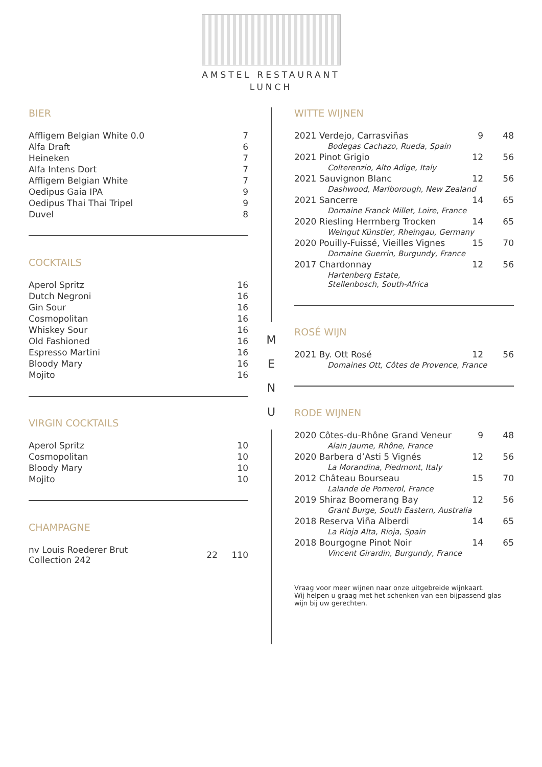AMSTEL RESTAURANT
LUNCH
BIER
| Affligem Belgian White 0.0 | 7 |
| Alfa Draft | 6 |
| Heineken | 7 |
| Alfa Intens Dort | 7 |
| Affligem Belgian White | 7 |
| Oedipus Gaia IPA | 9 |
| Oedipus Thai Thai Tripel | 9 |
| Duvel | 8 |
COCKTAILS
| Aperol Spritz | 16 |
| Dutch Negroni | 16 |
| Gin Sour | 16 |
| Cosmopolitan | 16 |
| Whiskey Sour | 16 |
| Old Fashioned | 16 |
| Espresso Martini | 16 |
| Bloody Mary | 16 |
| Mojito | 16 |
VIRGIN COCKTAILS
| Aperol Spritz | 10 |
| Cosmopolitan | 10 |
| Bloody Mary | 10 |
| Mojito | 10 |
CHAMPAGNE
| nv Louis Roederer Brut Collection 242 | 22 | 110 |
M
E
N
U
WITTE WIJNEN
| 2021 Verdejo, Carrasviñas | 9 | 48 |
| Bodegas Cachazo, Rueda, Spain | | |
| 2021 Pinot Grigio | 12 | 56 |
| Colterenzio, Alto Adige, Italy | | |
| 2021 Sauvignon Blanc | 12 | 56 |
| Dashwood, Marlborough, New Zealand | | |
| 2021 Sancerre | 14 | 65 |
| Domaine Franck Millet, Loire, France | | |
| 2020 Riesling Herrnberg Trocken | 14 | 65 |
| Weingut Künstler, Rheingau, Germany | | |
| 2020 Pouilly-Fuissé, Vieilles Vignes | 15 | 70 |
| Domaine Guerrin, Burgundy, France | | |
| 2017 Chardonnay | 12 | 56 |
| Hartenberg Estate, Stellenbosch, South-Africa | | |
ROSÉ WIJN
| 2021 By. Ott Rosé | 12 | 56 |
| Domaines Ott, Côtes de Provence, France | | |
RODE WIJNEN
| 2020 Côtes-du-Rhône Grand Veneur | 9 | 48 |
| Alain Jaume, Rhône, France | | |
| 2020 Barbera d’Asti 5 Vignés | 12 | 56 |
| La Morandina, Piedmont, Italy | | |
| 2012 Château Bourseau | 15 | 70 |
| Lalande de Pomerol, France | | |
| 2019 Shiraz Boomerang Bay | 12 | 56 |
| Grant Burge, South Eastern, Australia | | |
| 2018 Reserva Viña Alberdi | 14 | 65 |
| La Rioja Alta, Rioja, Spain | | |
| 2018 Bourgogne Pinot Noir | 14 | 65 |
| Vincent Girardin, Burgundy, France | | |
Vraag voor meer wijnen naar onze uitgebreide wijnkaart.
Wij helpen u graag met het schenken van een bijpassend glas wijn bij uw gerechten.